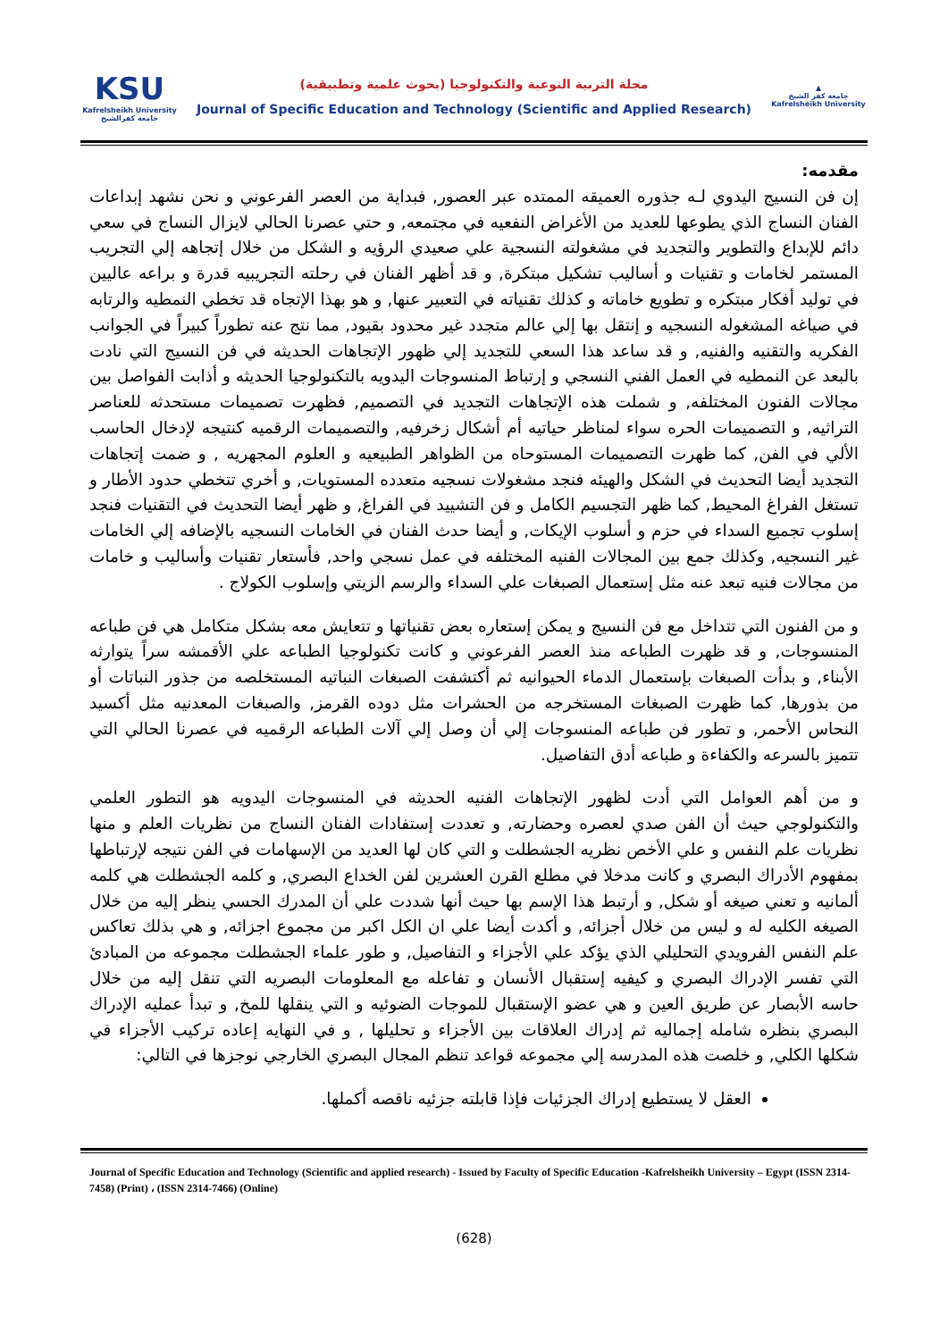KSU
Kafrelsheikh University
جامعة كفرالشيخ
مجلة التربية النوعية والتكنولوجيا (بحوث علمية وتطبيقية)
Journal of Specific Education and Technology (Scientific and Applied Research)
▲
جامعة كفر الشيخ
Kafrelsheikh University
مقدمه:
إن فن النسيج اليدوي لـه جذوره العميقه الممتده عبر العصور, فبداية من العصر الفرعوني و نحن نشهد إبداعات الفنان النساج الذي يطوعها للعديد من الأغراض النفعيه في مجتمعه, و حتي عصرنا الحالي لايزال النساج في سعي دائم للإبداع والتطوير والتجديد في مشغولته النسجية علي صعيدي الرؤيه و الشكل من خلال إتجاهه إلي التجريب المستمر لخامات و تقنيات و أساليب تشكيل مبتكرة, و قد أظهر الفنان في رحلته التجريبيه قدرة و براعه عاليين في توليد أفكار مبتكره و تطويع خاماته و كذلك تقنياته في التعبير عنها, و هو بهذا الإتجاه قد تخطي النمطيه والرتابه في صياغه المشغوله النسجيه و إنتقل بها إلي عالم متجدد غير محدود بقيود, مما نتج عنه تطوراً كبيراً في الجوانب الفكريه والتقنيه والفنيه, و قد ساعد هذا السعي للتجديد إلي ظهور الإتجاهات الحديثه في فن النسيج التي نادت بالبعد عن النمطيه في العمل الفني النسجي و إرتباط المنسوجات اليدويه بالتكنولوجيا الحديثه و أذابت الفواصل بين مجالات الفنون المختلفه, و شملت هذه الإتجاهات التجديد في التصميم, فظهرت تصميمات مستحدثه للعناصر التراثيه, و التصميمات الحره سواء لمناظر حياتيه أم أشكال زخرفيه, والتصميمات الرقميه كنتيجه لإدخال الحاسب الألي في الفن, كما ظهرت التصميمات المستوحاه من الظواهر الطبيعيه و العلوم المجهريه , و ضمت إتجاهات التجديد أيضا التحديث في الشكل والهيئه فنجد مشغولات نسجيه متعدده المستويات, و أخري تتخطي حدود الأطار و تستغل الفراغ المحيط, كما ظهر التجسيم الكامل و فن التشييد في الفراغ, و ظهر أيضا التحديث في التقنيات فنجد إسلوب تجميع السداء في حزم و أسلوب الإيكات, و أيضا حدث الفنان في الخامات النسجيه بالإضافه إلي الخامات غير النسجيه, وكذلك جمع بين المجالات الفنيه المختلفه في عمل نسجي واحد, فأستعار تقنيات وأساليب و خامات من مجالات فنيه تبعد عنه مثل إستعمال الصبغات علي السداء والرسم الزيتي وإسلوب الكولاج .
و من الفنون التي تتداخل مع فن النسيج و يمكن إستعاره بعض تقنياتها و تتعايش معه بشكل متكامل هي فن طباعه المنسوجات, و قد ظهرت الطباعه منذ العصر الفرعوني و كانت تكنولوجيا الطباعه علي الأقمشه سراً يتوارثه الأبناء, و بدأت الصبغات بإستعمال الدماء الحيوانيه ثم أكتشفت الصبغات النباتيه المستخلصه من جذور النباتات أو من بذورها, كما ظهرت الصبغات المستخرجه من الحشرات مثل دوده القرمز, والصبغات المعدنيه مثل أكسيد النحاس الأحمر, و تطور فن طباعه المنسوجات إلي أن وصل إلي آلات الطباعه الرقميه في عصرنا الحالي التي تتميز بالسرعه والكفاءة و طباعه أدق التفاصيل.
و من أهم العوامل التي أدت لظهور الإتجاهات الفنيه الحديثه في المنسوجات اليدويه هو التطور العلمي والتكنولوجي حيث أن الفن صدي لعصره وحضارته, و تعددت إستفادات الفنان النساج من نظريات العلم و منها نظريات علم النفس و علي الأخص نظريه الجشطلت و التي كان لها العديد من الإسهامات في الفن نتيجه لإرتباطها بمفهوم الأدراك البصري و كانت مدخلا في مطلع القرن العشرين لفن الخداع البصري, و كلمه الجشطلت هي كلمه ألمانيه و تعني صيغه أو شكل, و أرتبط هذا الإسم بها حيث أنها شددت علي أن المدرك الحسي ينظر إليه من خلال الصيغه الكليه له و ليس من خلال أجزائه, و أكدت أيضا علي ان الكل اكبر من مجموع اجزائه, و هي بذلك تعاكس علم النفس الفرويدي التحليلي الذي يؤكد علي الأجزاء و التفاصيل, و طور علماء الجشطلت مجموعه من المبادئ التي تفسر الإدراك البصري و كيفيه إستقبال الأنسان و تفاعله مع المعلومات البصريه التي تنقل إليه من خلال حاسه الأبصار عن طريق العين و هي عضو الإستقبال للموجات الضوئيه و التي ينقلها للمخ, و تبدأ عمليه الإدراك البصري بنظره شامله إجماليه ثم إدراك العلاقات بين الأجزاء و تحليلها , و في النهايه إعاده تركيب الأجزاء في شكلها الكلي, و خلصت هذه المدرسه إلي مجموعه قواعد تنظم المجال البصري الخارجي نوجزها في التالي:
العقل لا يستطيع إدراك الجزئيات فإذا قابلته جزئيه ناقصه أكملها.
Journal of Specific Education and Technology (Scientific and applied research) - Issued by Faculty of Specific Education -Kafrelsheikh University – Egypt (ISSN 2314-7458) (Print) ، (ISSN 2314-7466) (Online)
(628)